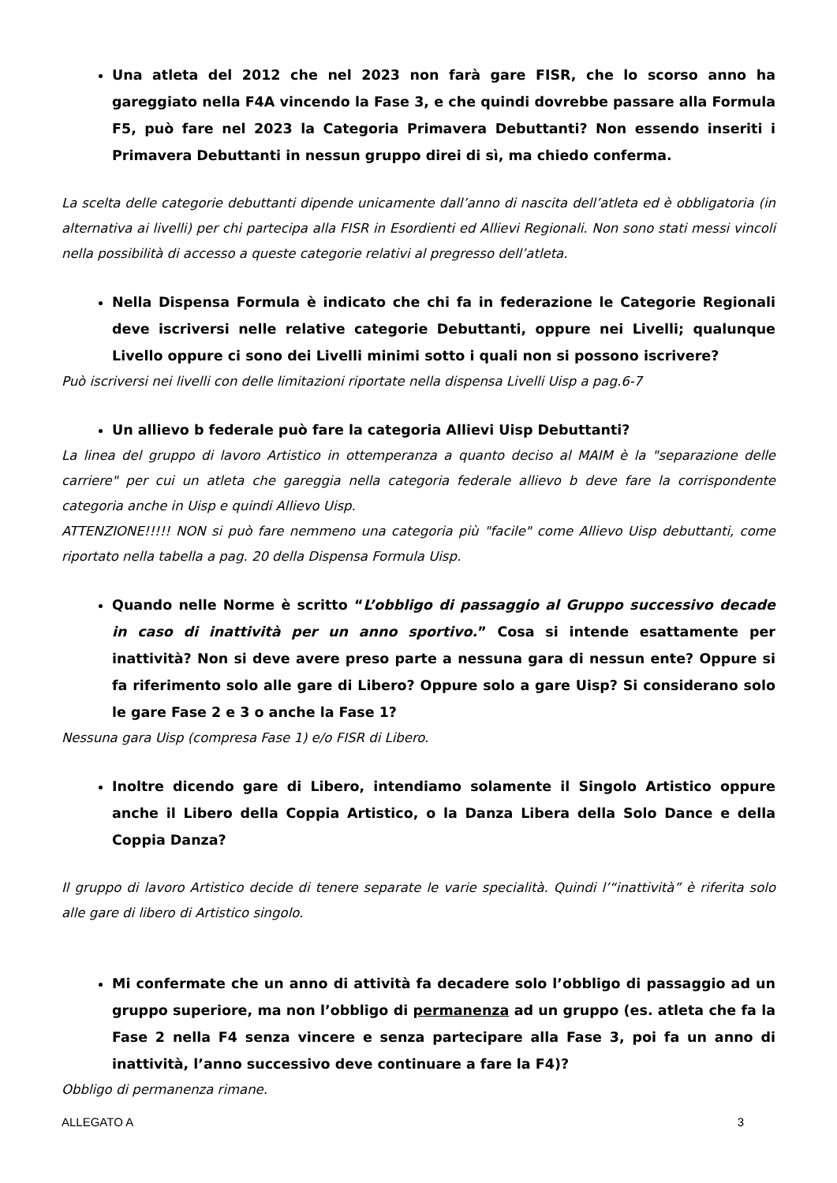Una atleta del 2012 che nel 2023 non farà gare FISR, che lo scorso anno ha gareggiato nella F4A vincendo la Fase 3, e che quindi dovrebbe passare alla Formula F5, può fare nel 2023 la Categoria Primavera Debuttanti? Non essendo inseriti i Primavera Debuttanti in nessun gruppo direi di sì, ma chiedo conferma.
La scelta delle categorie debuttanti dipende unicamente dall’anno di nascita dell’atleta ed è obbligatoria (in alternativa ai livelli) per chi partecipa alla FISR in Esordienti ed Allievi Regionali. Non sono stati messi vincoli nella possibilità di accesso a queste categorie relativi al pregresso dell’atleta.
Nella Dispensa Formula è indicato che chi fa in federazione le Categorie Regionali deve iscriversi nelle relative categorie Debuttanti, oppure nei Livelli; qualunque Livello oppure ci sono dei Livelli minimi sotto i quali non si possono iscrivere?
Può iscriversi nei livelli con delle limitazioni riportate nella dispensa Livelli Uisp a pag.6-7
Un allievo b federale può fare la categoria Allievi Uisp Debuttanti?
La linea del gruppo di lavoro Artistico in ottemperanza a quanto deciso al MAIM è la "separazione delle carriere" per cui un atleta che gareggia nella categoria federale allievo b deve fare la corrispondente categoria anche in Uisp e quindi Allievo Uisp.
ATTENZIONE!!!!! NON si può fare nemmeno una categoria più "facile" come Allievo Uisp debuttanti, come riportato nella tabella a pag. 20 della Dispensa Formula Uisp.
Quando nelle Norme è scritto “L’obbligo di passaggio al Gruppo successivo decade in caso di inattività per un anno sportivo.” Cosa si intende esattamente per inattività? Non si deve avere preso parte a nessuna gara di nessun ente? Oppure si fa riferimento solo alle gare di Libero? Oppure solo a gare Uisp? Si considerano solo le gare Fase 2 e 3 o anche la Fase 1?
Nessuna gara Uisp (compresa Fase 1) e/o FISR di Libero.
Inoltre dicendo gare di Libero, intendiamo solamente il Singolo Artistico oppure anche il Libero della Coppia Artistico, o la Danza Libera della Solo Dance e della Coppia Danza?
Il gruppo di lavoro Artistico decide di tenere separate le varie specialità. Quindi l’“inattività” è riferita solo alle gare di libero di Artistico singolo.
Mi confermate che un anno di attività fa decadere solo l’obbligo di passaggio ad un gruppo superiore, ma non l’obbligo di permanenza ad un gruppo (es. atleta che fa la Fase 2 nella F4 senza vincere e senza partecipare alla Fase 3, poi fa un anno di inattività, l’anno successivo deve continuare a fare la F4)?
Obbligo di permanenza rimane.
ALLEGATO A 3